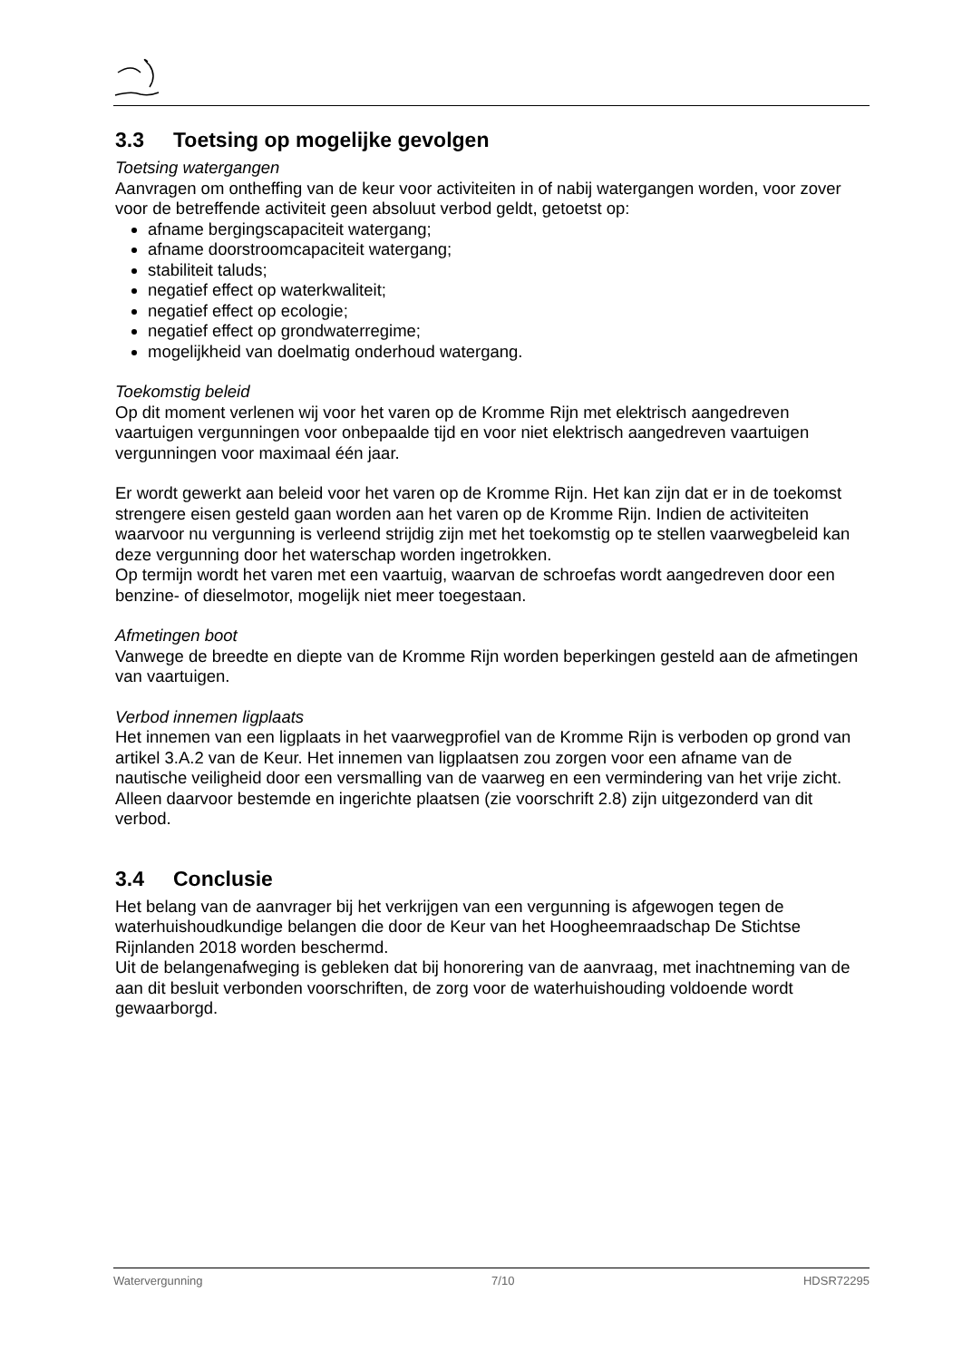3.3 Toetsing op mogelijke gevolgen
Toetsing watergangen
Aanvragen om ontheffing van de keur voor activiteiten in of nabij watergangen worden, voor zover voor de betreffende activiteit geen absoluut verbod geldt, getoetst op:
afname bergingscapaciteit watergang;
afname doorstroomcapaciteit watergang;
stabiliteit taluds;
negatief effect op waterkwaliteit;
negatief effect op ecologie;
negatief effect op grondwaterregime;
mogelijkheid van doelmatig onderhoud watergang.
Toekomstig beleid
Op dit moment verlenen wij voor het varen op de Kromme Rijn met elektrisch aangedreven vaartuigen vergunningen voor onbepaalde tijd en voor niet elektrisch aangedreven vaartuigen vergunningen voor maximaal één jaar.
Er wordt gewerkt aan beleid voor het varen op de Kromme Rijn. Het kan zijn dat er in de toekomst strengere eisen gesteld gaan worden aan het varen op de Kromme Rijn. Indien de activiteiten waarvoor nu vergunning is verleend strijdig zijn met het toekomstig op te stellen vaarwegbeleid kan deze vergunning door het waterschap worden ingetrokken.
Op termijn wordt het varen met een vaartuig, waarvan de schroefas wordt aangedreven door een benzine- of dieselmotor, mogelijk niet meer toegestaan.
Afmetingen boot
Vanwege de breedte en diepte van de Kromme Rijn worden beperkingen gesteld aan de afmetingen van vaartuigen.
Verbod innemen ligplaats
Het innemen van een ligplaats in het vaarwegprofiel van de Kromme Rijn is verboden op grond van artikel 3.A.2 van de Keur. Het innemen van ligplaatsen zou zorgen voor een afname van de nautische veiligheid door een versmalling van de vaarweg en een vermindering van het vrije zicht. Alleen daarvoor bestemde en ingerichte plaatsen (zie voorschrift 2.8) zijn uitgezonderd van dit verbod.
3.4 Conclusie
Het belang van de aanvrager bij het verkrijgen van een vergunning is afgewogen tegen de waterhuishoudkundige belangen die door de Keur van het Hoogheemraadschap De Stichtse Rijnlanden 2018 worden beschermd.
Uit de belangenafweging is gebleken dat bij honorering van de aanvraag, met inachtneming van de aan dit besluit verbonden voorschriften, de zorg voor de waterhuishouding voldoende wordt gewaarborgd.
Watervergunning 7/10 HDSR72295